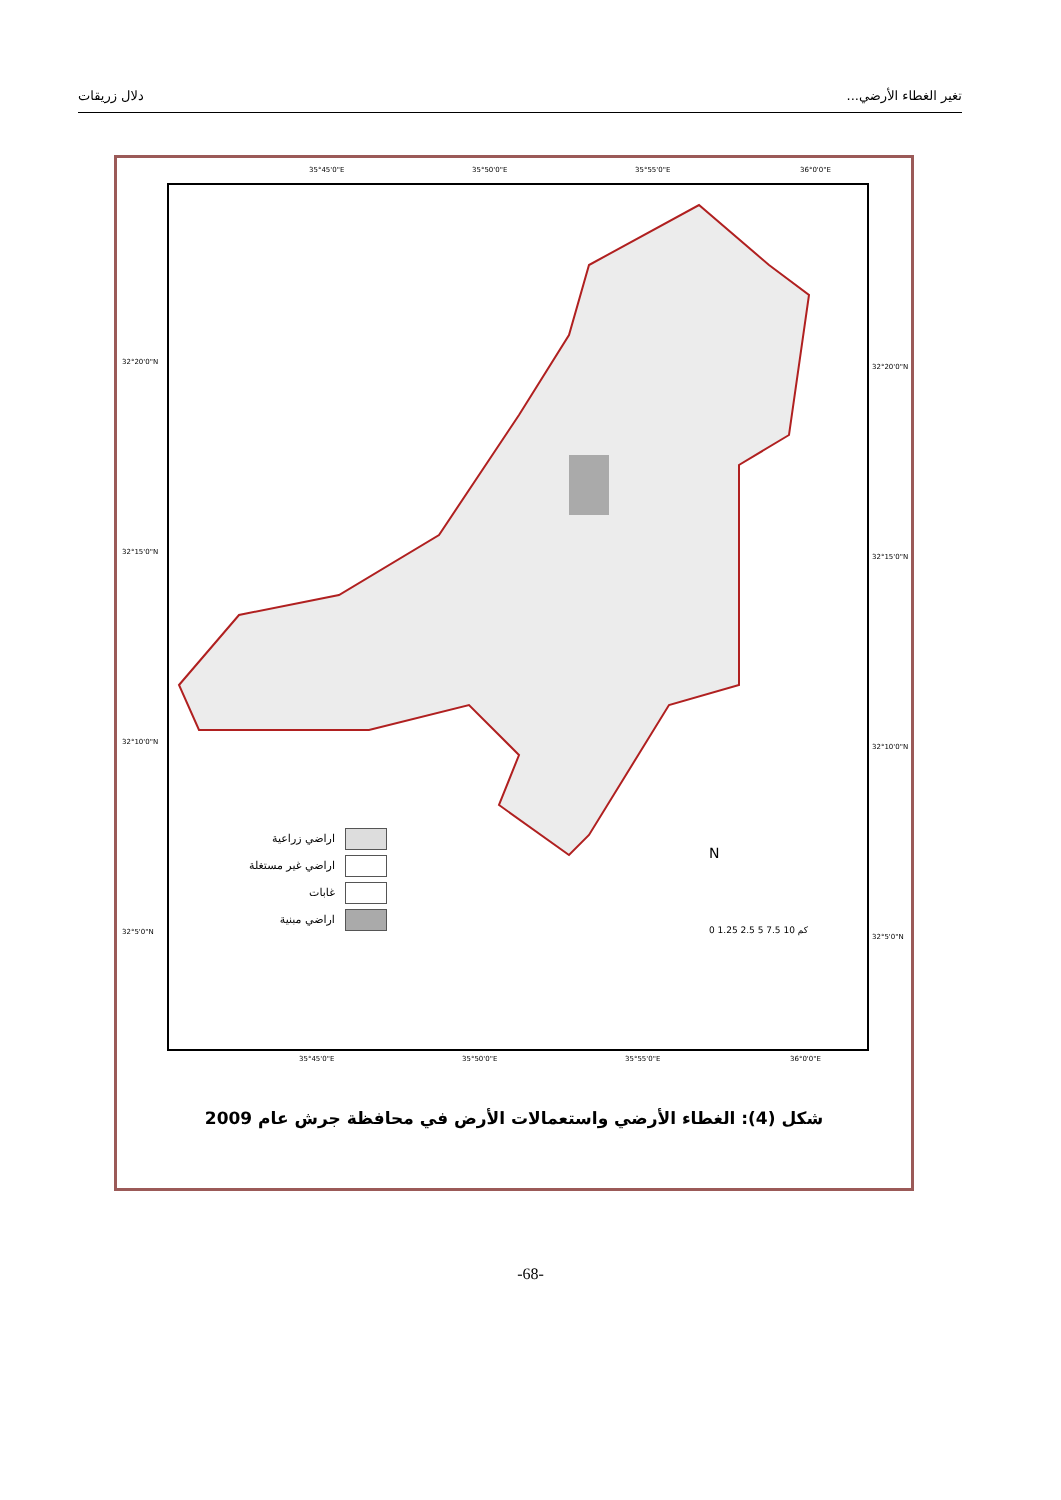تغير الغطاء الأرضي... دلال زريقات
35°45'0"E 35°50'0"E 35°55'0"E 36°0'0"E
اراضي زراعية
اراضي غير مستغلة
غابات
اراضي مبنية
0 1.25 2.5 5 7.5 10 كم
N
32°20'0"N
32°15'0"N
32°10'0"N
32°5'0"N
32°20'0"N
32°15'0"N
32°10'0"N
32°5'0"N
35°45'0"E 35°50'0"E 35°55'0"E 36°0'0"E
شكل (4): الغطاء الأرضي واستعمالات الأرض في محافظة جرش عام 2009
-68-